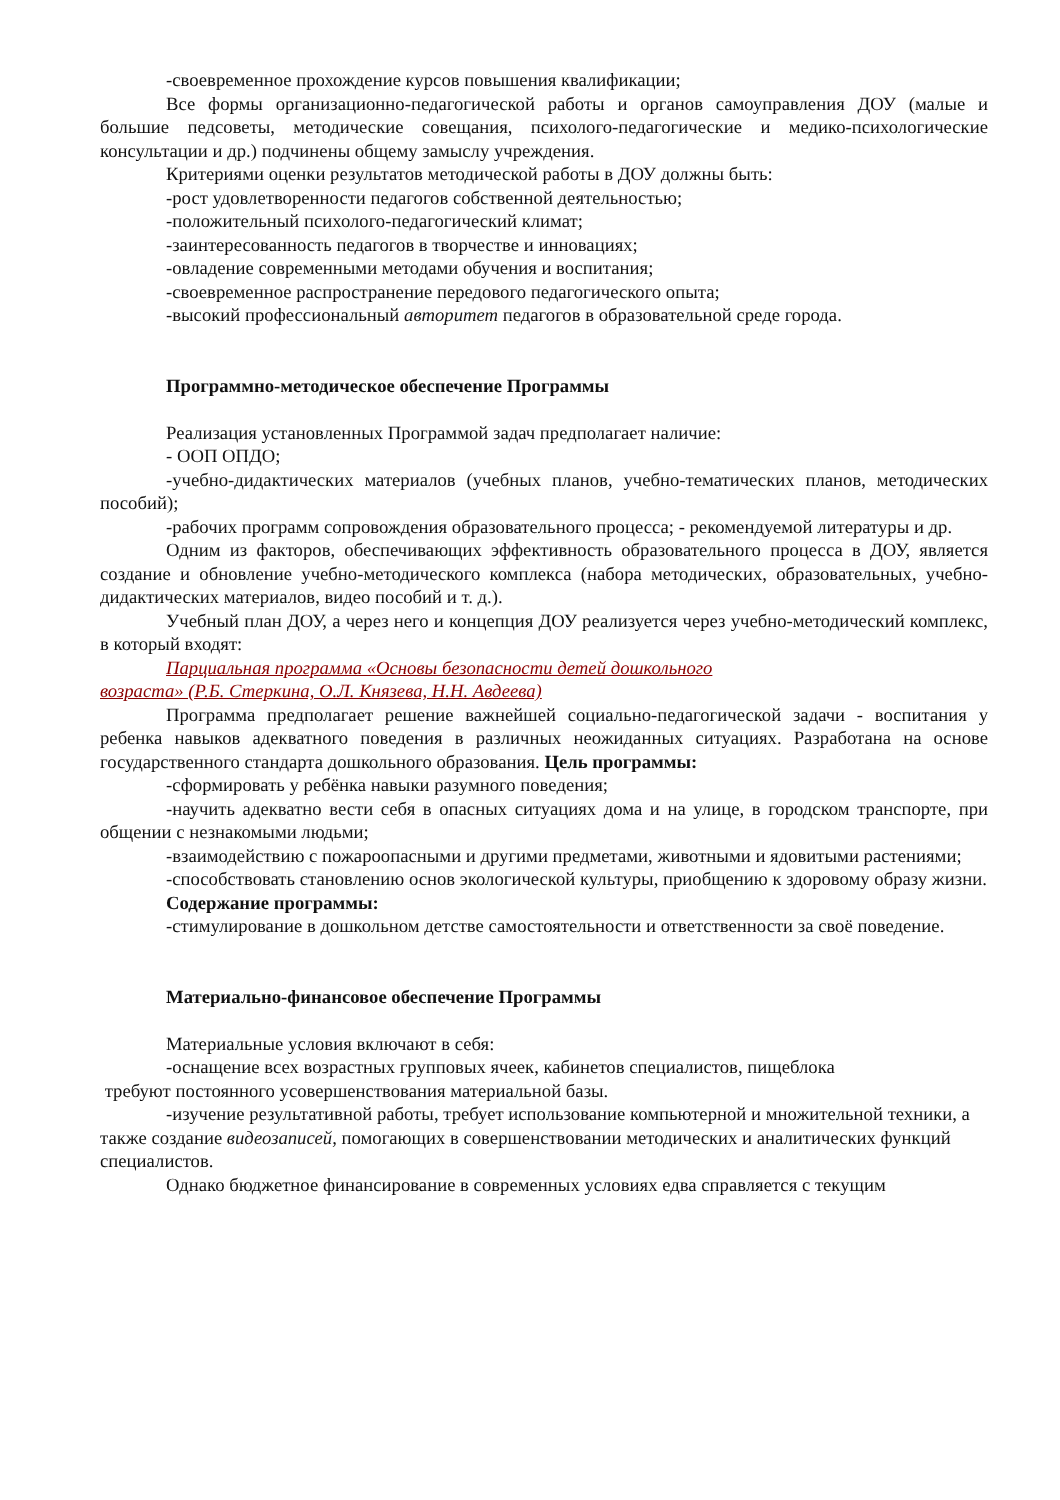-своевременное прохождение курсов повышения квалификации;
Все формы организационно-педагогической работы и органов самоуправления ДОУ (малые и большие педсоветы, методические совещания, психолого-педагогические и медико-психологические консультации и др.) подчинены общему замыслу учреждения.
Критериями оценки результатов методической работы в ДОУ должны быть:
-рост удовлетворенности педагогов собственной деятельностью;
-положительный психолого-педагогический климат;
-заинтересованность педагогов в творчестве и инновациях;
-овладение современными методами обучения и воспитания;
-своевременное распространение передового педагогического опыта;
-высокий профессиональный авторитет педагогов в образовательной среде города.
Программно-методическое обеспечение Программы
Реализация установленных Программой задач предполагает наличие:
- ООП ОПДО;
-учебно-дидактических материалов (учебных планов, учебно-тематических планов, методических пособий);
-рабочих программ сопровождения образовательного процесса; - рекомендуемой литературы и др.
Одним из факторов, обеспечивающих эффективность образовательного процесса в ДОУ, является создание и обновление учебно-методического комплекса (набора методических, образовательных, учебно-дидактических материалов, видео пособий и т. д.).
Учебный план ДОУ, а через него и концепция ДОУ реализуется через учебно-методический комплекс, в который входят:
Парциальная программа «Основы безопасности детей дошкольного
возраста» (Р.Б. Стеркина, О.Л. Князева, Н.Н. Авдеева)
Программа предполагает решение важнейшей социально-педагогической задачи - воспитания у ребенка навыков адекватного поведения в различных неожиданных ситуациях. Разработана на основе государственного стандарта дошкольного образования. Цель программы:
-сформировать у ребёнка навыки разумного поведения;
-научить адекватно вести себя в опасных ситуациях дома и на улице, в городском транспорте, при общении с незнакомыми людьми;
-взаимодействию с пожароопасными и другими предметами, животными и ядовитыми растениями;
-способствовать становлению основ экологической культуры, приобщению к здоровому образу жизни.
Содержание программы:
-стимулирование в дошкольном детстве самостоятельности и ответственности за своё поведение.
Материально-финансовое обеспечение Программы
Материальные условия включают в себя:
-оснащение всех возрастных групповых ячеек, кабинетов специалистов, пищеблока
требуют постоянного усовершенствования материальной базы.
-изучение результативной работы, требует использование компьютерной и множительной техники, а также создание видеозаписей, помогающих в совершенствовании методических и аналитических функций специалистов.
Однако бюджетное финансирование в современных условиях едва справляется с текущим